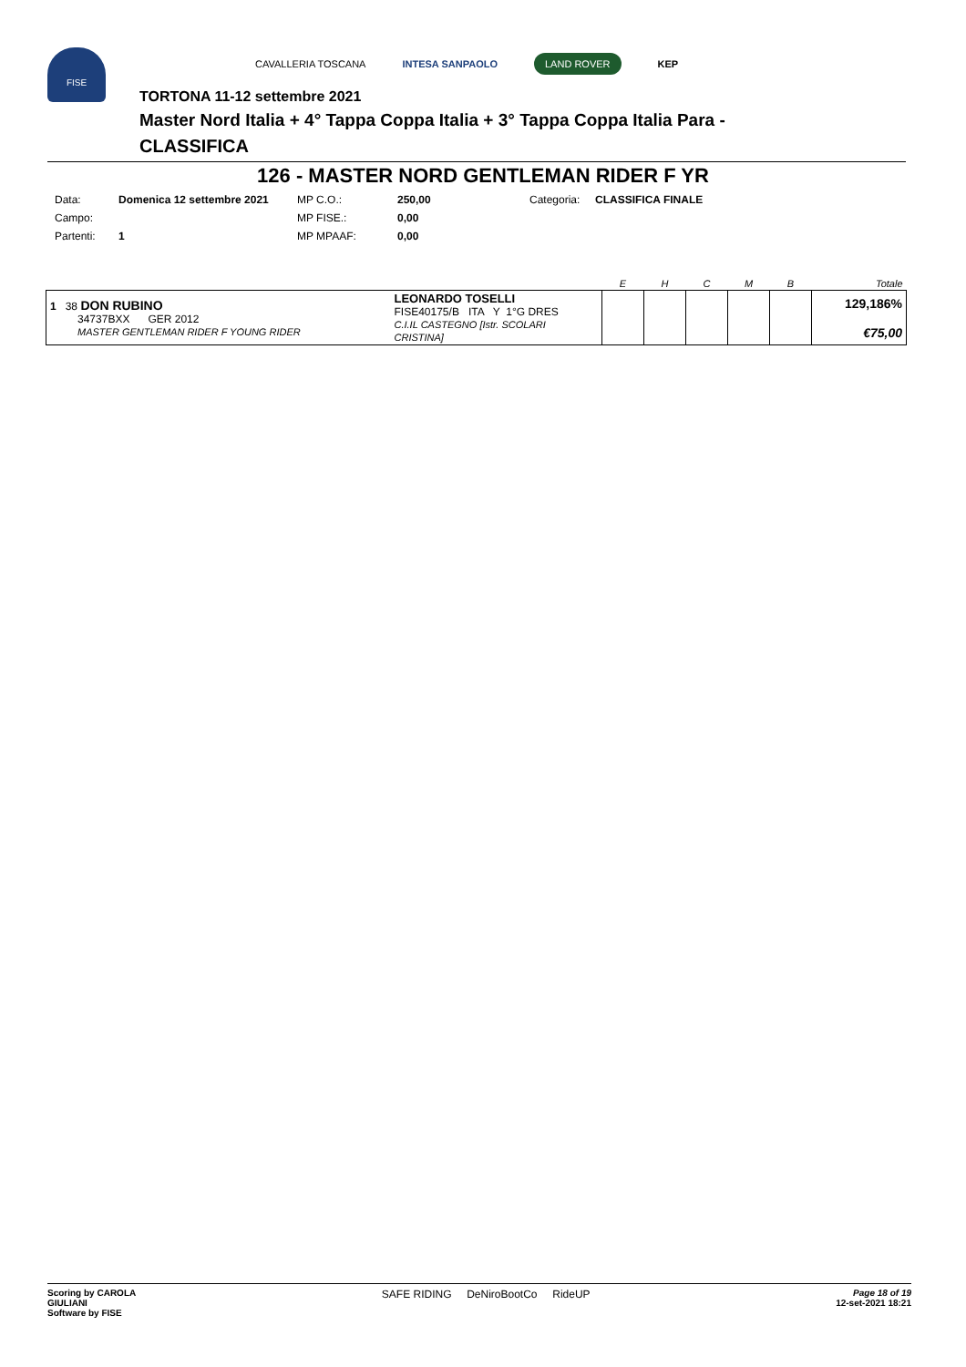FISE
CAVALLERIA TOSCANA INTESA SANPAOLO LAND ROVER KEP
TORTONA 11-12 settembre 2021
Master Nord Italia + 4° Tappa Coppa Italia + 3° Tappa Coppa Italia Para -
CLASSIFICA
126 - MASTER NORD GENTLEMAN RIDER F YR
| Data: | Domenica 12 settembre 2021 | MP C.O.: | 250,00 | Categoria: | CLASSIFICA FINALE |
| Campo: | | MP FISE.: | 0,00 | | |
| Partenti: | 1 | MP MPAAF: | 0,00 | | |
| | | E | H | C | M | B | Totale |
| --- | --- | --- | --- | --- | --- | --- | --- |
| 1 38 DON RUBINO 34737BXX GER 2012 MASTER GENTLEMAN RIDER F YOUNG RIDER | LEONARDO TOSELLI FISE40175/B ITA Y 1°G DRES C.I.IL CASTEGNO [Istr. SCOLARI CRISTINA] | | | | | | 129,186% €75,00 |
Scoring by CAROLA
GIULIANI
Software by FISE
SAFE RIDING DeNiroBootCo RideUP
Page 18 of 19
12-set-2021 18:21